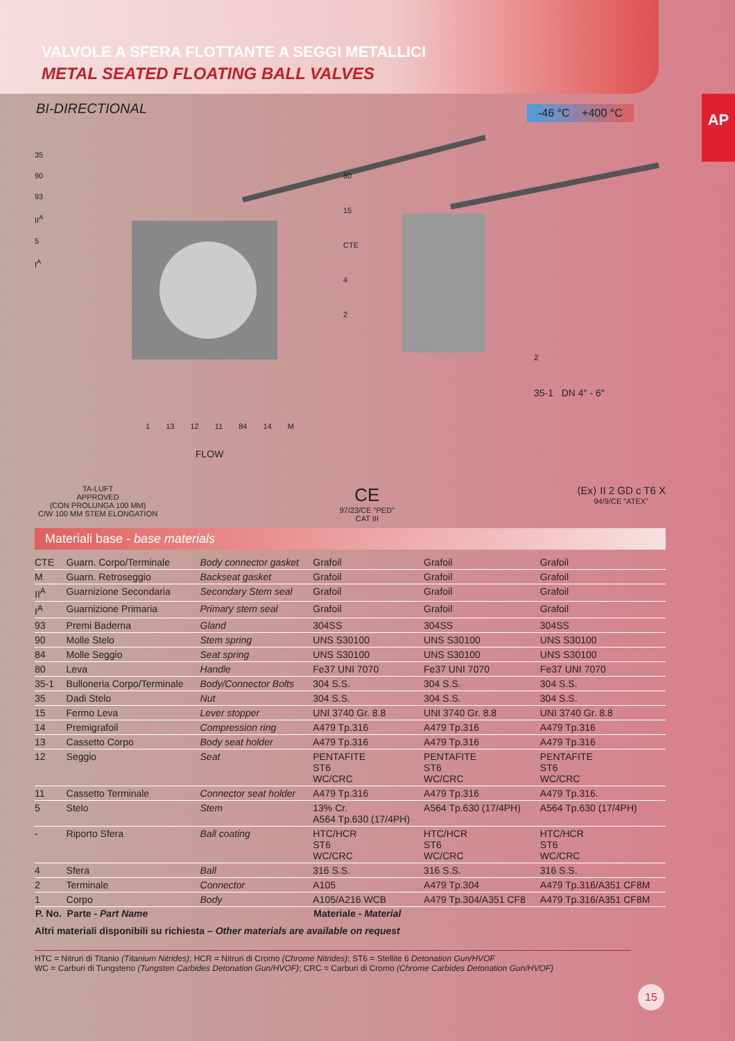VALVOLE A SFERA FLOTTANTE A SEGGI METALLICI
METAL SEATED FLOATING BALL VALVES
AP
BI-DIRECTIONAL
-46 °C +400 °C
35
90
93
II<sup>A</sup>
5
I<sup>A</sup>
80
15
CTE
4
2
1 13 12 11 84 14 M
2
35-1 DN 4" - 6"
FLOW
TA-LUFT
APPROVED
(CON PROLUNGA 100 MM)
C/W 100 MM STEM ELONGATION
CE
97/23/CE "PED"
CAT III
⟨Ex⟩ II 2 GD c T6 X
94/9/CE "ATEX"
Materiali base - base materials
| CTE | Guarn. Corpo/Terminale | Body connector gasket | Grafoil | Grafoil | Grafoil |
| M | Guarn. Retroseggio | Backseat gasket | Grafoil | Grafoil | Grafoil |
| II<sup>A</sup> | Guarnizione Secondaria | Secondary Stem seal | Grafoil | Grafoil | Grafoil |
| I<sup>A</sup> | Guarnizione Primaria | Primary stem seal | Grafoil | Grafoil | Grafoil |
| 93 | Premi Baderna | Gland | 304SS | 304SS | 304SS |
| 90 | Molle Stelo | Stem spring | UNS S30100 | UNS S30100 | UNS S30100 |
| 84 | Molle Seggio | Seat spring | UNS S30100 | UNS S30100 | UNS S30100 |
| 80 | Leva | Handle | Fe37 UNI 7070 | Fe37 UNI 7070 | Fe37 UNI 7070 |
| 35-1 | Bulloneria Corpo/Terminale | Body/Connector Bolts | 304 S.S. | 304 S.S. | 304 S.S. |
| 35 | Dadi Stelo | Nut | 304 S.S. | 304 S.S. | 304 S.S. |
| 15 | Fermo Leva | Lever stopper | UNI 3740 Gr. 8.8 | UNI 3740 Gr. 8.8 | UNI 3740 Gr. 8.8 |
| 14 | Premigrafoil | Compression ring | A479 Tp.316 | A479 Tp.316 | A479 Tp.316 |
| 13 | Cassetto Corpo | Body seat holder | A479 Tp.316 | A479 Tp.316 | A479 Tp.316 |
| 12 | Seggio | Seat | PENTAFITE ST6 WC/CRC | PENTAFITE ST6 WC/CRC | PENTAFITE ST6 WC/CRC |
| 11 | Cassetto Terminale | Connector seat holder | A479 Tp.316 | A479 Tp.316 | A479 Tp.316. |
| 5 | Stelo | Stem | 13% Cr. A564 Tp.630 (17/4PH) | A564 Tp.630 (17/4PH) | A564 Tp.630 (17/4PH) |
| - | Riporto Sfera | Ball coating | HTC/HCR ST6 WC/CRC | HTC/HCR ST6 WC/CRC | HTC/HCR ST6 WC/CRC |
| 4 | Sfera | Ball | 316 S.S. | 316 S.S. | 316 S.S. |
| 2 | Terminale | Connector | A105 | A479 Tp.304 | A479 Tp.316/A351 CF8M |
| 1 | Corpo | Body | A105/A216 WCB | A479 Tp.304/A351 CF8 | A479 Tp.316/A351 CF8M |
| P. No. | Parte - Part Name | | Materiale - Material | | |
Altri materiali disponibili su richiesta – Other materials are available on request
HTC = Nitruri di Titanio (Titanium Nitrides); HCR = Nitruri di Cromo (Chrome Nitrides); ST6 = Stellite 6 Detonation Gun/HVOF
WC = Carburi di Tungsteno (Tungsten Carbides Detonation Gun/HVOF); CRC = Carburi di Cromo (Chrome Carbides Detonation Gun/HVOF)
15